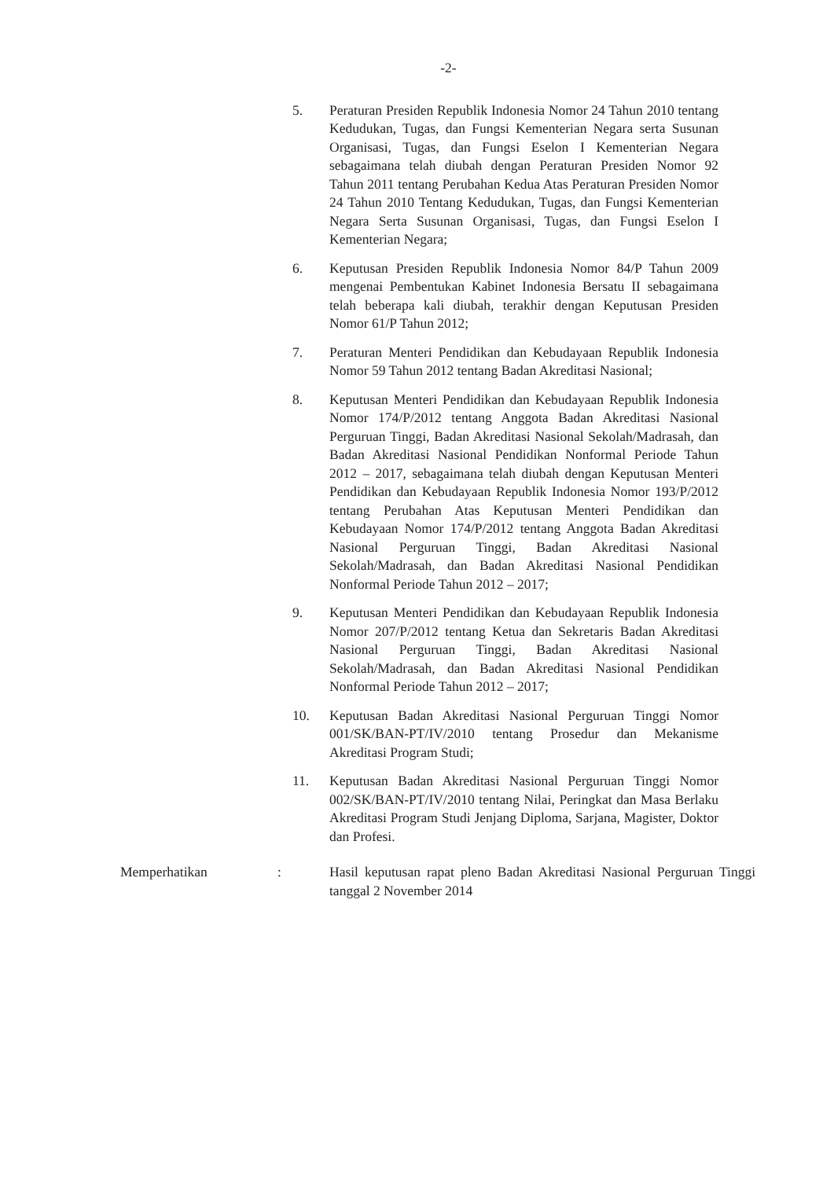-2-
5. Peraturan Presiden Republik Indonesia Nomor 24 Tahun 2010 tentang Kedudukan, Tugas, dan Fungsi Kementerian Negara serta Susunan Organisasi, Tugas, dan Fungsi Eselon I Kementerian Negara sebagaimana telah diubah dengan Peraturan Presiden Nomor 92 Tahun 2011 tentang Perubahan Kedua Atas Peraturan Presiden Nomor 24 Tahun 2010 Tentang Kedudukan, Tugas, dan Fungsi Kementerian Negara Serta Susunan Organisasi, Tugas, dan Fungsi Eselon I Kementerian Negara;
6. Keputusan Presiden Republik Indonesia Nomor 84/P Tahun 2009 mengenai Pembentukan Kabinet Indonesia Bersatu II sebagaimana telah beberapa kali diubah, terakhir dengan Keputusan Presiden Nomor 61/P Tahun 2012;
7. Peraturan Menteri Pendidikan dan Kebudayaan Republik Indonesia Nomor 59 Tahun 2012 tentang Badan Akreditasi Nasional;
8. Keputusan Menteri Pendidikan dan Kebudayaan Republik Indonesia Nomor 174/P/2012 tentang Anggota Badan Akreditasi Nasional Perguruan Tinggi, Badan Akreditasi Nasional Sekolah/Madrasah, dan Badan Akreditasi Nasional Pendidikan Nonformal Periode Tahun 2012 – 2017, sebagaimana telah diubah dengan Keputusan Menteri Pendidikan dan Kebudayaan Republik Indonesia Nomor 193/P/2012 tentang Perubahan Atas Keputusan Menteri Pendidikan dan Kebudayaan Nomor 174/P/2012 tentang Anggota Badan Akreditasi Nasional Perguruan Tinggi, Badan Akreditasi Nasional Sekolah/Madrasah, dan Badan Akreditasi Nasional Pendidikan Nonformal Periode Tahun 2012 – 2017;
9. Keputusan Menteri Pendidikan dan Kebudayaan Republik Indonesia Nomor 207/P/2012 tentang Ketua dan Sekretaris Badan Akreditasi Nasional Perguruan Tinggi, Badan Akreditasi Nasional Sekolah/Madrasah, dan Badan Akreditasi Nasional Pendidikan Nonformal Periode Tahun 2012 – 2017;
10. Keputusan Badan Akreditasi Nasional Perguruan Tinggi Nomor 001/SK/BAN-PT/IV/2010 tentang Prosedur dan Mekanisme Akreditasi Program Studi;
11. Keputusan Badan Akreditasi Nasional Perguruan Tinggi Nomor 002/SK/BAN-PT/IV/2010 tentang Nilai, Peringkat dan Masa Berlaku Akreditasi Program Studi Jenjang Diploma, Sarjana, Magister, Doktor dan Profesi.
Memperhatikan : Hasil keputusan rapat pleno Badan Akreditasi Nasional Perguruan Tinggi tanggal 2 November 2014